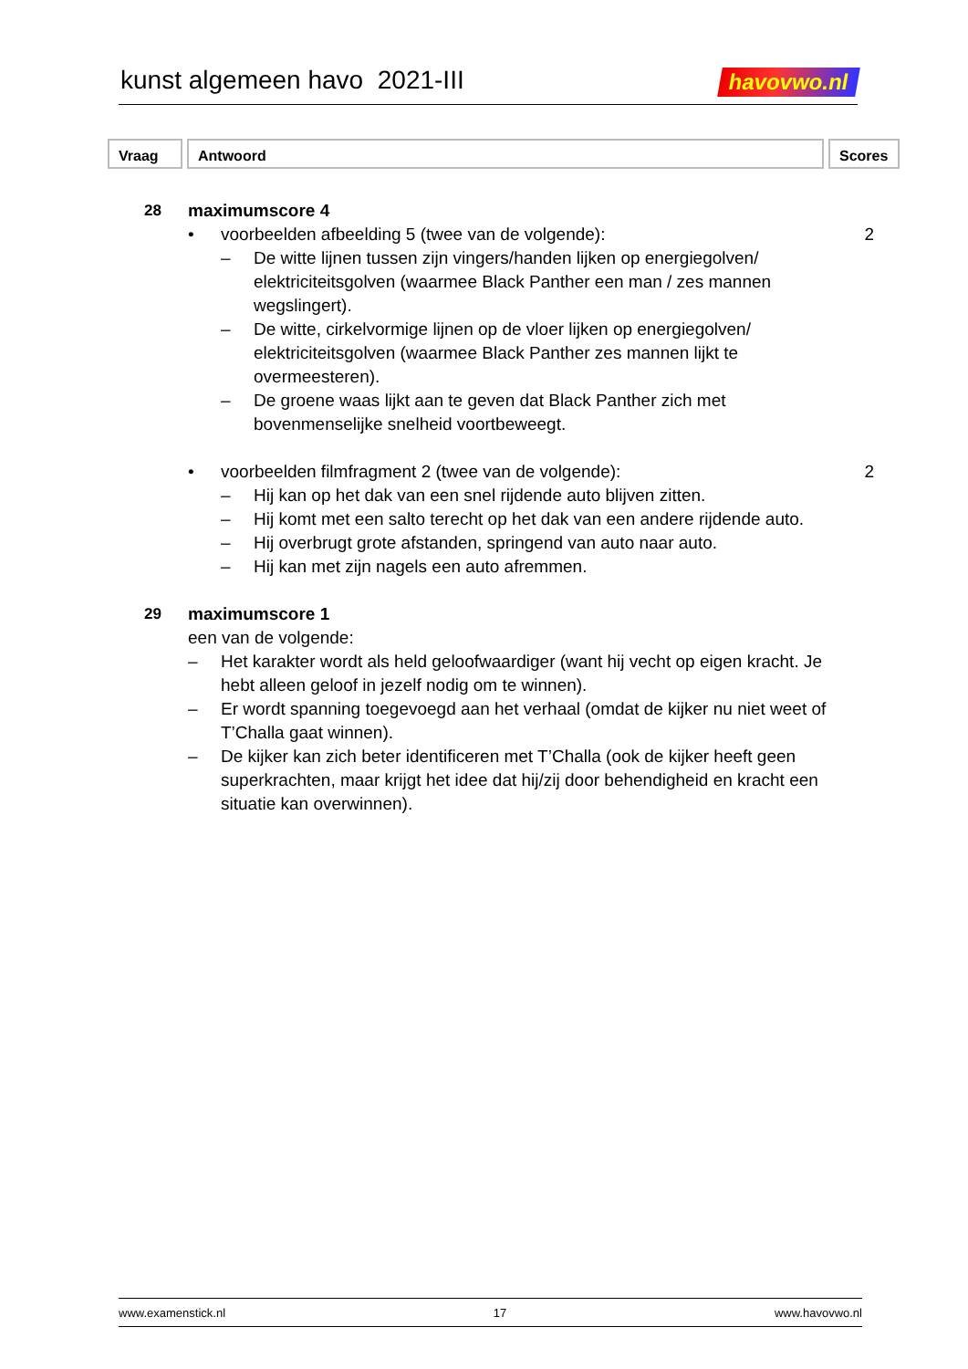kunst algemeen havo 2021-III
havovwo.nl
Vraag Antwoord Scores
28 maximumscore 4
• voorbeelden afbeelding 5 (twee van de volgende):
2
– De witte lijnen tussen zijn vingers/handen lijken op energiegolven/ elektriciteitsgolven (waarmee Black Panther een man / zes mannen wegslingert).
– De witte, cirkelvormige lijnen op de vloer lijken op energiegolven/ elektriciteitsgolven (waarmee Black Panther zes mannen lijkt te overmeesteren).
– De groene waas lijkt aan te geven dat Black Panther zich met bovenmenselijke snelheid voortbeweegt.
• voorbeelden filmfragment 2 (twee van de volgende):
2
– Hij kan op het dak van een snel rijdende auto blijven zitten.
– Hij komt met een salto terecht op het dak van een andere rijdende auto.
– Hij overbrugt grote afstanden, springend van auto naar auto.
– Hij kan met zijn nagels een auto afremmen.
29 maximumscore 1
een van de volgende:
– Het karakter wordt als held geloofwaardiger (want hij vecht op eigen kracht. Je hebt alleen geloof in jezelf nodig om te winnen).
– Er wordt spanning toegevoegd aan het verhaal (omdat de kijker nu niet weet of T’Challa gaat winnen).
– De kijker kan zich beter identificeren met T’Challa (ook de kijker heeft geen superkrachten, maar krijgt het idee dat hij/zij door behendigheid en kracht een situatie kan overwinnen).
www.examenstick.nl 17 www.havovwo.nl